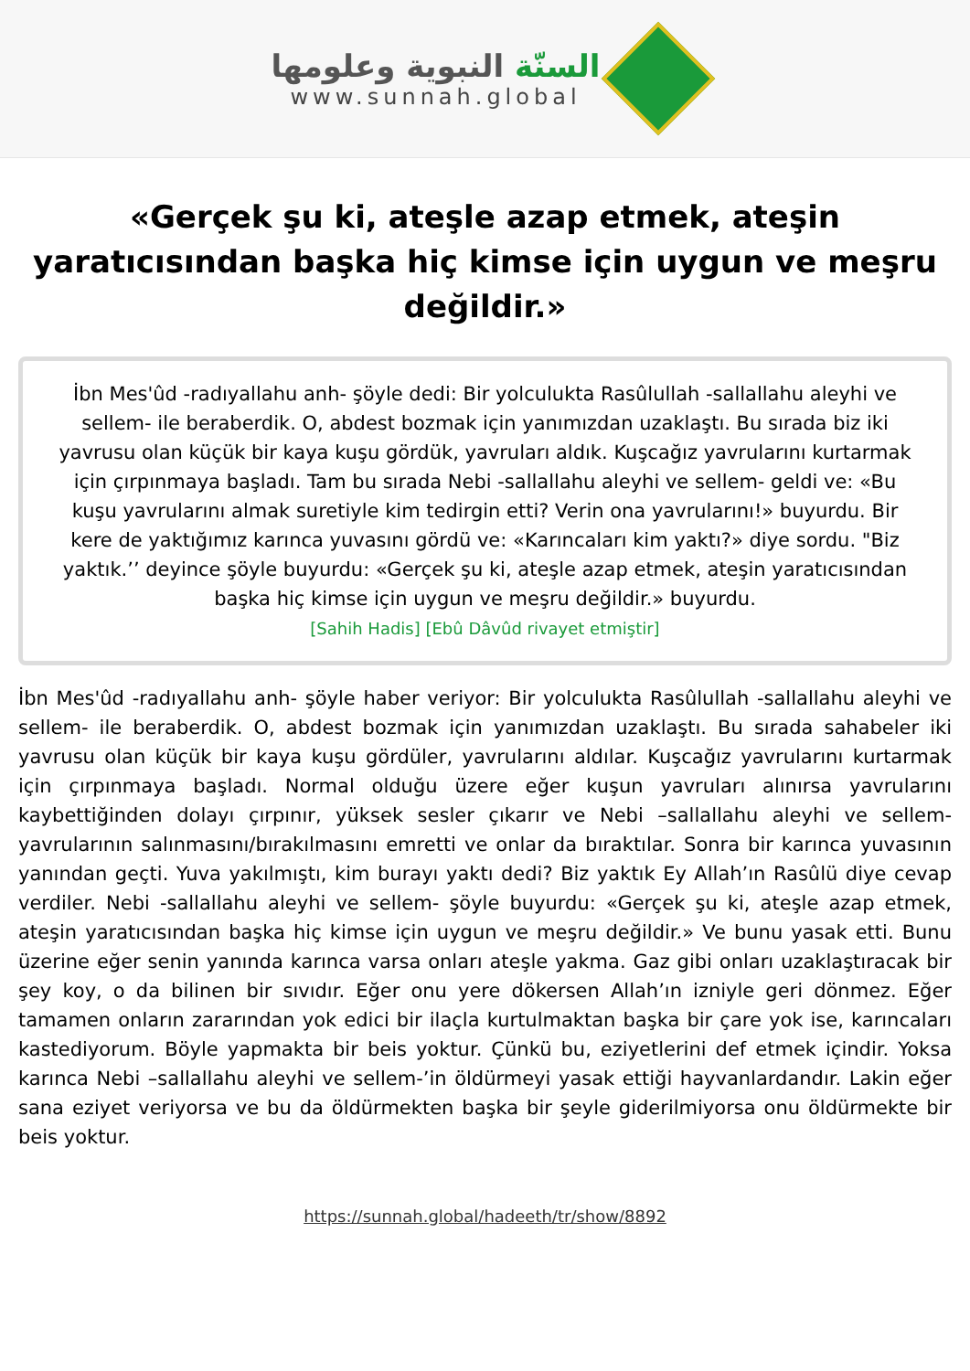السنّة النبوية وعلومها
www.sunnah.global
«Gerçek şu ki, ateşle azap etmek, ateşin yaratıcısından başka hiç kimse için uygun ve meşru değildir.»
İbn Mes'ûd -radıyallahu anh- şöyle dedi: Bir yolculukta Rasûlullah -sallallahu aleyhi ve sellem- ile beraberdik. O, abdest bozmak için yanımızdan uzaklaştı. Bu sırada biz iki yavrusu olan küçük bir kaya kuşu gördük, yavruları aldık. Kuşcağız yavrularını kurtarmak için çırpınmaya başladı. Tam bu sırada Nebi -sallallahu aleyhi ve sellem- geldi ve: «Bu kuşu yavrularını almak suretiyle kim tedirgin etti? Verin ona yavrularını!» buyurdu. Bir kere de yaktığımız karınca yuvasını gördü ve: «Karıncaları kim yaktı?» diye sordu. "Biz yaktık.’’ deyince şöyle buyurdu: «Gerçek şu ki, ateşle azap etmek, ateşin yaratıcısından başka hiç kimse için uygun ve meşru değildir.» buyurdu.
[Sahih Hadis] [Ebû Dâvûd rivayet etmiştir]
İbn Mes'ûd -radıyallahu anh- şöyle haber veriyor: Bir yolculukta Rasûlullah -sallallahu aleyhi ve sellem- ile beraberdik. O, abdest bozmak için yanımızdan uzaklaştı. Bu sırada sahabeler iki yavrusu olan küçük bir kaya kuşu gördüler, yavrularını aldılar. Kuşcağız yavrularını kurtarmak için çırpınmaya başladı. Normal olduğu üzere eğer kuşun yavruları alınırsa yavrularını kaybettiğinden dolayı çırpınır, yüksek sesler çıkarır ve Nebi –sallallahu aleyhi ve sellem- yavrularının salınmasını/bırakılmasını emretti ve onlar da bıraktılar. Sonra bir karınca yuvasının yanından geçti. Yuva yakılmıştı, kim burayı yaktı dedi? Biz yaktık Ey Allah’ın Rasûlü diye cevap verdiler. Nebi -sallallahu aleyhi ve sellem- şöyle buyurdu: «Gerçek şu ki, ateşle azap etmek, ateşin yaratıcısından başka hiç kimse için uygun ve meşru değildir.» Ve bunu yasak etti. Bunu üzerine eğer senin yanında karınca varsa onları ateşle yakma. Gaz gibi onları uzaklaştıracak bir şey koy, o da bilinen bir sıvıdır. Eğer onu yere dökersen Allah’ın izniyle geri dönmez. Eğer tamamen onların zararından yok edici bir ilaçla kurtulmaktan başka bir çare yok ise, karıncaları kastediyorum. Böyle yapmakta bir beis yoktur. Çünkü bu, eziyetlerini def etmek içindir. Yoksa karınca Nebi –sallallahu aleyhi ve sellem-’in öldürmeyi yasak ettiği hayvanlardandır. Lakin eğer sana eziyet veriyorsa ve bu da öldürmekten başka bir şeyle giderilmiyorsa onu öldürmekte bir beis yoktur.
https://sunnah.global/hadeeth/tr/show/8892